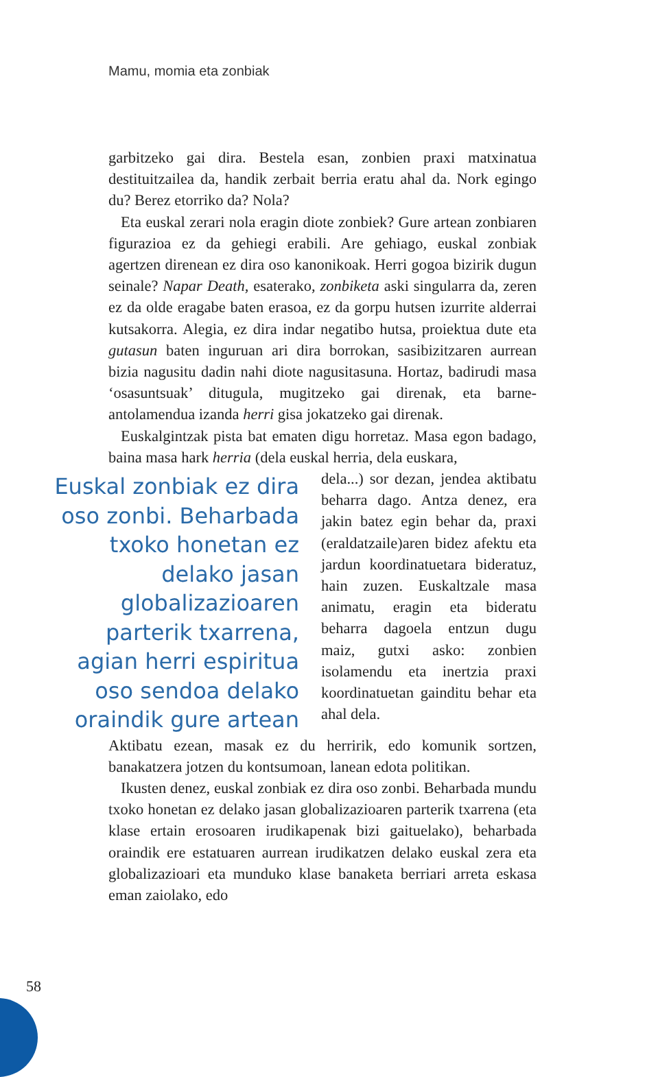Mamu, momia eta zonbiak
garbitzeko gai dira. Bestela esan, zonbien praxi matxinatua destituitzailea da, handik zerbait berria eratu ahal da. Nork egingo du? Berez etorriko da? Nola?
Eta euskal zerari nola eragin diote zonbiek? Gure artean zonbiaren figurazioa ez da gehiegi erabili. Are gehiago, euskal zonbiak agertzen direnean ez dira oso kanonikoak. Herri gogoa bizirik dugun seinale? Napar Death, esaterako, zonbiketa aski singularra da, zeren ez da olde eragabe baten erasoa, ez da gorpu hutsen izurrite alderrai kutsakorra. Alegia, ez dira indar negatibo hutsa, proiektua dute eta gutasun baten inguruan ari dira borrokan, sasibizitzaren aurrean bizia nagusitu dadin nahi diote nagusitasuna. Hortaz, badirudi masa ‘osasuntsuak’ ditugula, mugitzeko gai direnak, eta barne-antolamendua izanda herri gisa jokatzeko gai direnak.
Euskalgintzak pista bat ematen digu horretaz. Masa egon badago, baina masa hark herria (dela euskal herria, dela euskara,
Euskal zonbiak ez dira oso zonbi. Beharbada txoko honetan ez delako jasan globalizazioaren parterik txarrena, agian herri espiritua oso sendoa delako oraindik gure artean
dela...) sor dezan, jendea aktibatu beharra dago. Antza denez, era jakin batez egin behar da, praxi (eraldatzaile)aren bidez afektu eta jardun koordinatuetara bideratuz, hain zuzen. Euskaltzale masa animatu, eragin eta bideratu beharra dagoela entzun dugu maiz, gutxi asko: zonbien isolamendu eta inertzia praxi koordinatuetan gainditu behar eta ahal dela.
Aktibatu ezean, masak ez du herririk, edo komunik sortzen, banakatzera jotzen du kontsumoan, lanean edota politikan.
Ikusten denez, euskal zonbiak ez dira oso zonbi. Beharbada mundu txoko honetan ez delako jasan globalizazioaren parterik txarrena (eta klase ertain erosoaren irudikapenak bizi gaituelako), beharbada oraindik ere estatuaren aurrean irudikatzen delako euskal zera eta globalizazioari eta munduko klase banaketa berriari arreta eskasa eman zaiolako, edo
58